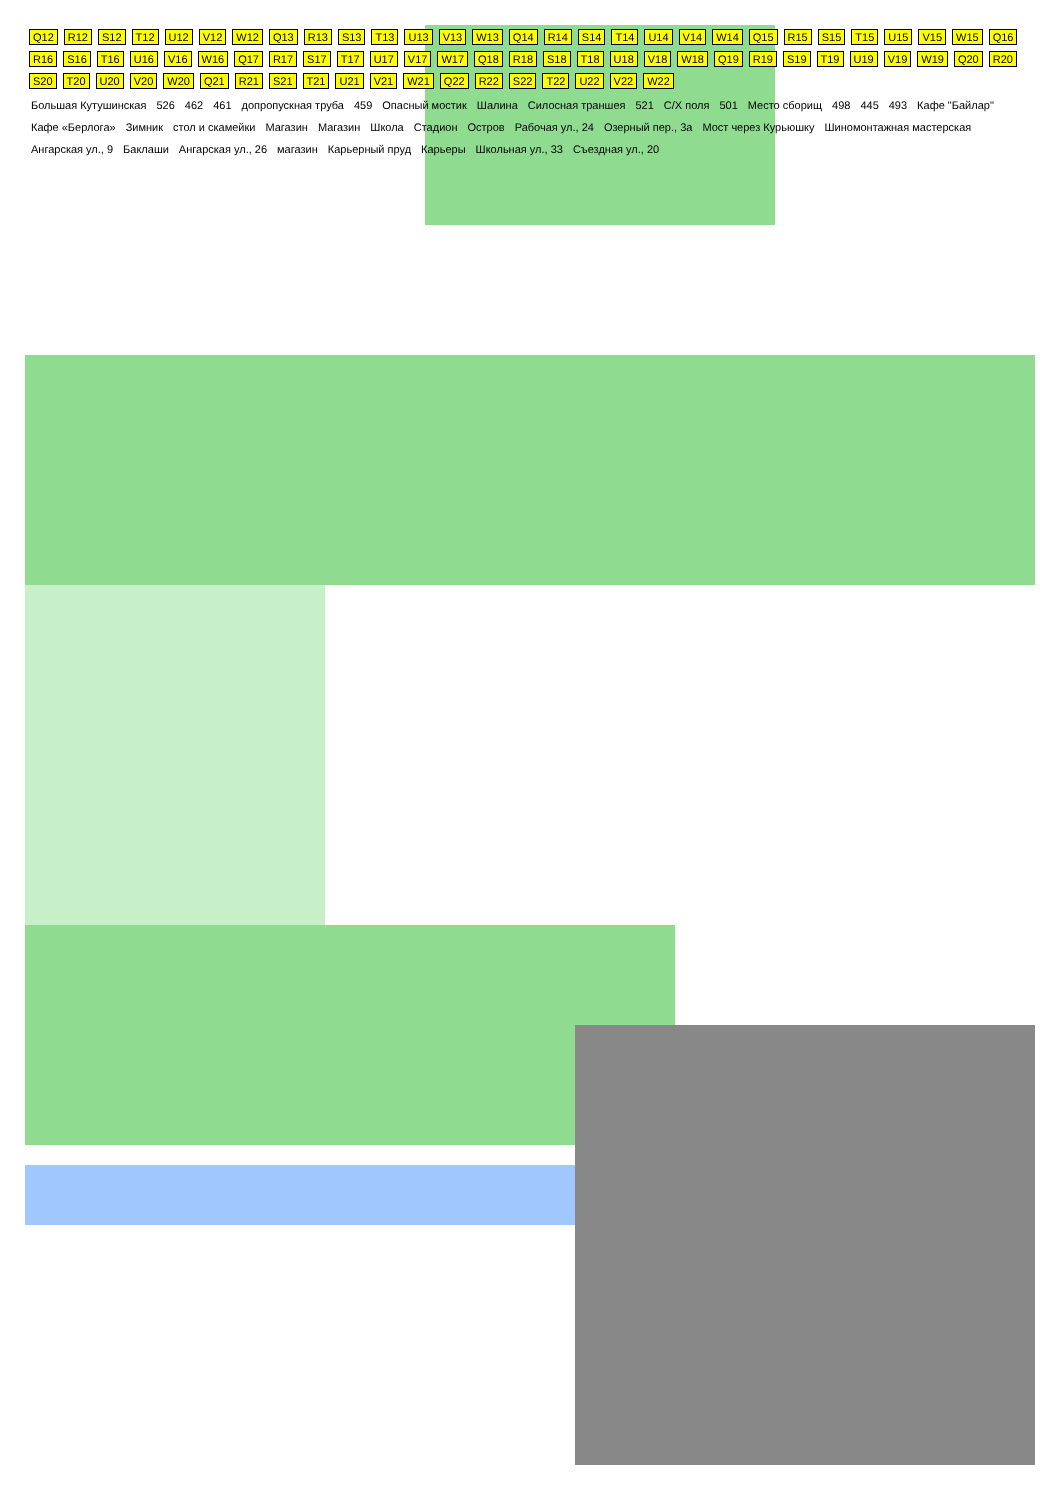Q12 R12 S12 T12 U12 V12 W12 Q13 R13 S13 T13 U13 V13 W13 Q14 R14 S14 T14 U14 V14 W14 Q15 R15 S15 T15 U15 V15 W15 Q16 R16 S16 T16 U16 V16 W16 Q17 R17 S17 T17 U17 V17 W17 Q18 R18 S18 T18 U18 V18 W18 Q19 R19 S19 T19 U19 V19 W19 Q20 R20 S20 T20 U20 V20 W20 Q21 R21 S21 T21 U21 V21 W21 Q22 R22 S22 T22 U22 V22 W22
Большая Кутушинская
526
462
461
допропускная труба
459
Опасный мостик
Шалина
Силосная траншея
521
C/X поля
501
Место сборищ
498
445
493
Кафе "Байлар"
Кафе «Берлога»
Зимник
стол и скамейки
Магазин
Магазин
Школа
Стадион
Остров
Рабочая ул., 24
Озерный пер., 3а
Мост через Курьюшку
Шиномонтажная мастерская
Ангарская ул., 9
Баклаши
Ангарская ул., 26
магазин
Карьерный пруд
Карьеры
Школьная ул., 33
Съездная ул., 20